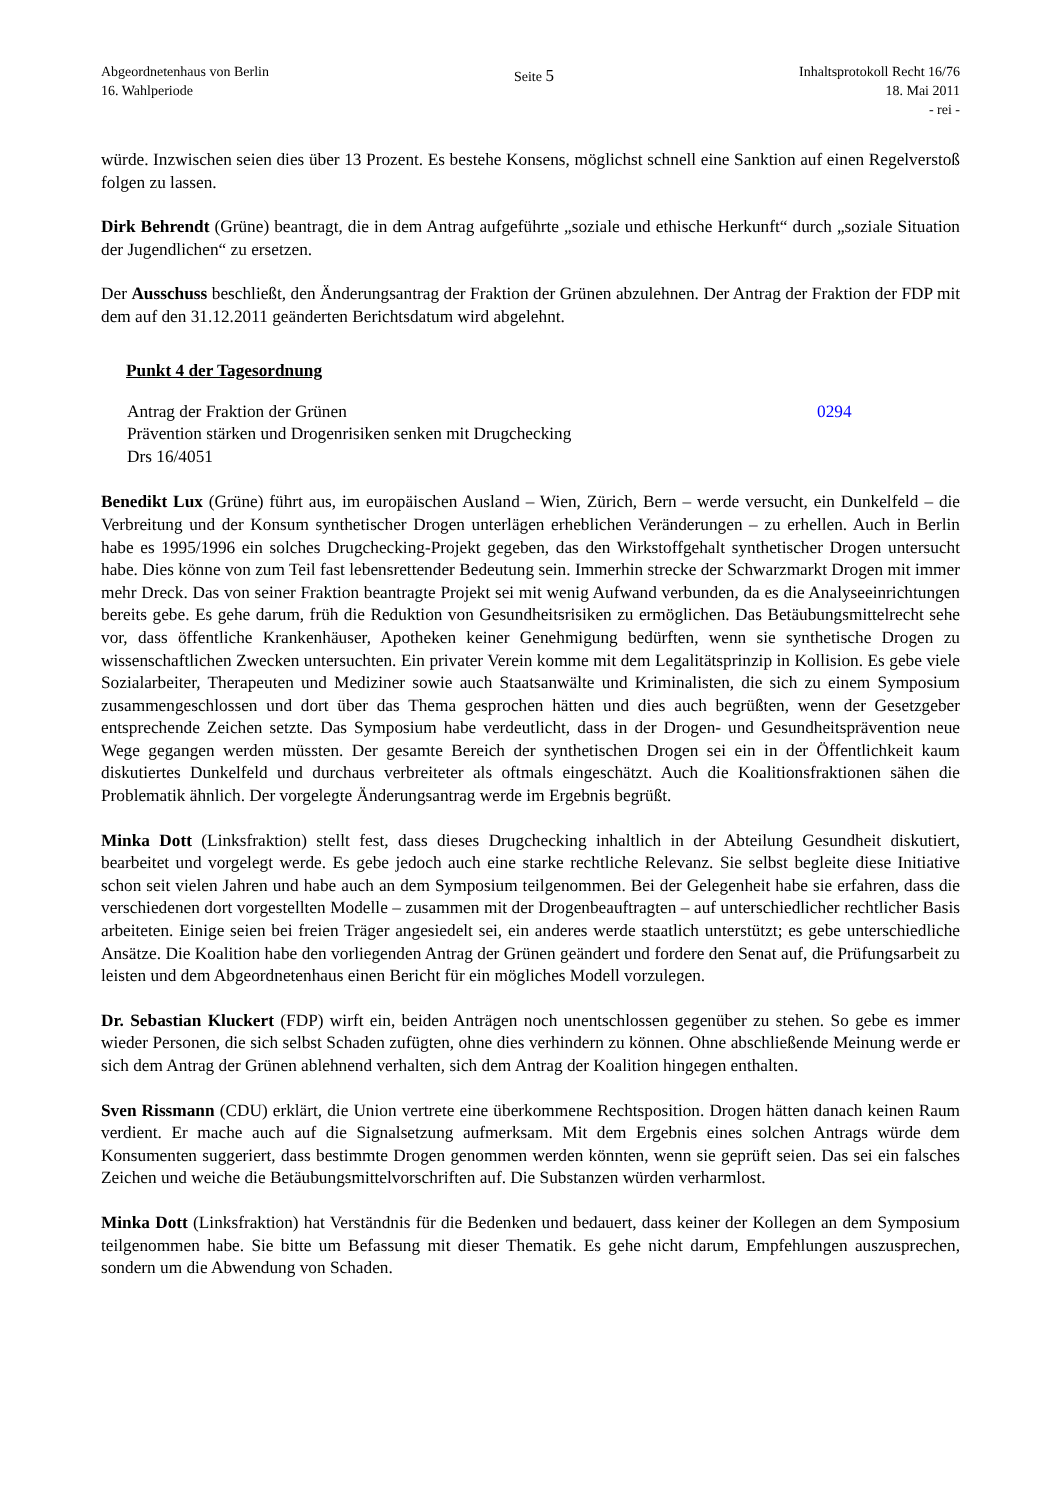Abgeordnetenhaus von Berlin
16. Wahlperiode
Seite 5
Inhaltsprotokoll Recht 16/76
18. Mai 2011
- rei -
würde. Inzwischen seien dies über 13 Prozent. Es bestehe Konsens, möglichst schnell eine Sanktion auf einen Regelverstoß folgen zu lassen.
Dirk Behrendt (Grüne) beantragt, die in dem Antrag aufgeführte „soziale und ethische Herkunft“ durch „soziale Situation der Jugendlichen“ zu ersetzen.
Der Ausschuss beschließt, den Änderungsantrag der Fraktion der Grünen abzulehnen. Der Antrag der Fraktion der FDP mit dem auf den 31.12.2011 geänderten Berichtsdatum wird abgelehnt.
Punkt 4 der Tagesordnung
Antrag der Fraktion der Grünen
Prävention stärken und Drogenrisiken senken mit Drugchecking
Drs 16/4051
0294
Benedikt Lux (Grüne) führt aus, im europäischen Ausland – Wien, Zürich, Bern – werde versucht, ein Dunkelfeld – die Verbreitung und der Konsum synthetischer Drogen unterlägen erheblichen Veränderungen – zu erhellen. Auch in Berlin habe es 1995/1996 ein solches Drugchecking-Projekt gegeben, das den Wirkstoffgehalt synthetischer Drogen untersucht habe. Dies könne von zum Teil fast lebensrettender Bedeutung sein. Immerhin strecke der Schwarzmarkt Drogen mit immer mehr Dreck. Das von seiner Fraktion beantragte Projekt sei mit wenig Aufwand verbunden, da es die Analyseeinrichtungen bereits gebe. Es gehe darum, früh die Reduktion von Gesundheitsrisiken zu ermöglichen. Das Betäubungsmittelrecht sehe vor, dass öffentliche Krankenhäuser, Apotheken keiner Genehmigung bedürften, wenn sie synthetische Drogen zu wissenschaftlichen Zwecken untersuchten. Ein privater Verein komme mit dem Legalitätsprinzip in Kollision. Es gebe viele Sozialarbeiter, Therapeuten und Mediziner sowie auch Staatsanwälte und Kriminalisten, die sich zu einem Symposium zusammengeschlossen und dort über das Thema gesprochen hätten und dies auch begrüßten, wenn der Gesetzgeber entsprechende Zeichen setzte. Das Symposium habe verdeutlicht, dass in der Drogen- und Gesundheitsprävention neue Wege gegangen werden müssten. Der gesamte Bereich der synthetischen Drogen sei ein in der Öffentlichkeit kaum diskutiertes Dunkelfeld und durchaus verbreiteter als oftmals eingeschätzt. Auch die Koalitionsfraktionen sähen die Problematik ähnlich. Der vorgelegte Änderungsantrag werde im Ergebnis begrüßt.
Minka Dott (Linksfraktion) stellt fest, dass dieses Drugchecking inhaltlich in der Abteilung Gesundheit diskutiert, bearbeitet und vorgelegt werde. Es gebe jedoch auch eine starke rechtliche Relevanz. Sie selbst begleite diese Initiative schon seit vielen Jahren und habe auch an dem Symposium teilgenommen. Bei der Gelegenheit habe sie erfahren, dass die verschiedenen dort vorgestellten Modelle – zusammen mit der Drogenbeauftragten – auf unterschiedlicher rechtlicher Basis arbeiteten. Einige seien bei freien Träger angesiedelt sei, ein anderes werde staatlich unterstützt; es gebe unterschiedliche Ansätze. Die Koalition habe den vorliegenden Antrag der Grünen geändert und fordere den Senat auf, die Prüfungsarbeit zu leisten und dem Abgeordnetenhaus einen Bericht für ein mögliches Modell vorzulegen.
Dr. Sebastian Kluckert (FDP) wirft ein, beiden Anträgen noch unentschlossen gegenüber zu stehen. So gebe es immer wieder Personen, die sich selbst Schaden zufügten, ohne dies verhindern zu können. Ohne abschließende Meinung werde er sich dem Antrag der Grünen ablehnend verhalten, sich dem Antrag der Koalition hingegen enthalten.
Sven Rissmann (CDU) erklärt, die Union vertrete eine überkommene Rechtsposition. Drogen hätten danach keinen Raum verdient. Er mache auch auf die Signalsetzung aufmerksam. Mit dem Ergebnis eines solchen Antrags würde dem Konsumenten suggeriert, dass bestimmte Drogen genommen werden könnten, wenn sie geprüft seien. Das sei ein falsches Zeichen und weiche die Betäubungsmittelvorschriften auf. Die Substanzen würden verharmlost.
Minka Dott (Linksfraktion) hat Verständnis für die Bedenken und bedauert, dass keiner der Kollegen an dem Symposium teilgenommen habe. Sie bitte um Befassung mit dieser Thematik. Es gehe nicht darum, Empfehlungen auszusprechen, sondern um die Abwendung von Schaden.